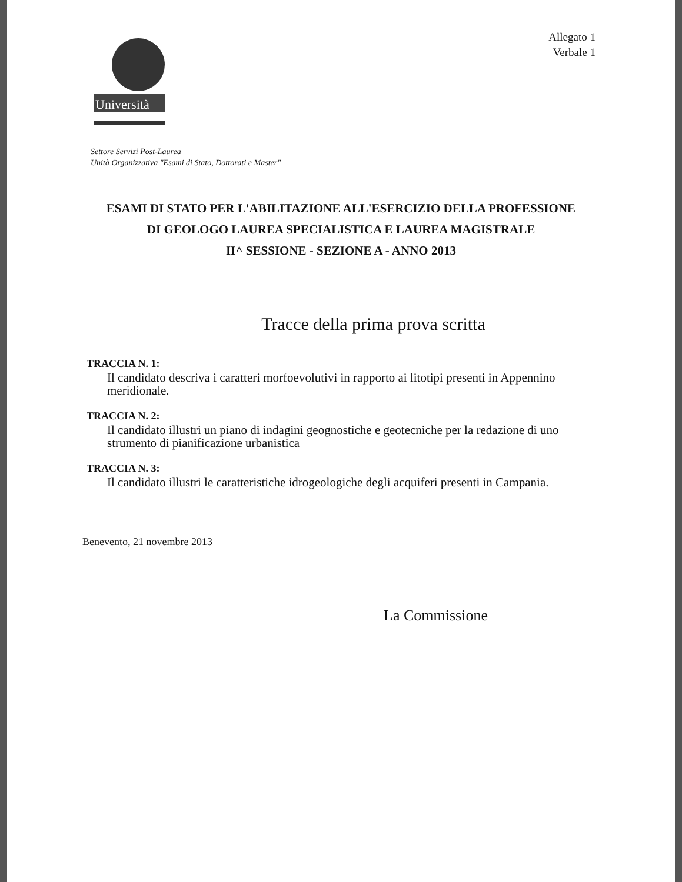Università
Allegato 1
Verbale 1
Settore Servizi Post-Laurea
Unità Organizzativa "Esami di Stato, Dottorati e Master"
ESAMI DI STATO PER L'ABILITAZIONE ALL'ESERCIZIO DELLA PROFESSIONE
DI GEOLOGO LAUREA SPECIALISTICA E LAUREA MAGISTRALE
II^ SESSIONE - SEZIONE A - ANNO 2013
Tracce della prima prova scritta
TRACCIA N. 1:
Il candidato descriva i caratteri morfoevolutivi in rapporto ai litotipi presenti in Appennino meridionale.
TRACCIA N. 2:
Il candidato illustri un piano di indagini geognostiche e geotecniche per la redazione di uno strumento di pianificazione urbanistica
TRACCIA N. 3:
Il candidato illustri le caratteristiche idrogeologiche degli acquiferi presenti in Campania.
Benevento, 21 novembre 2013
La Commissione